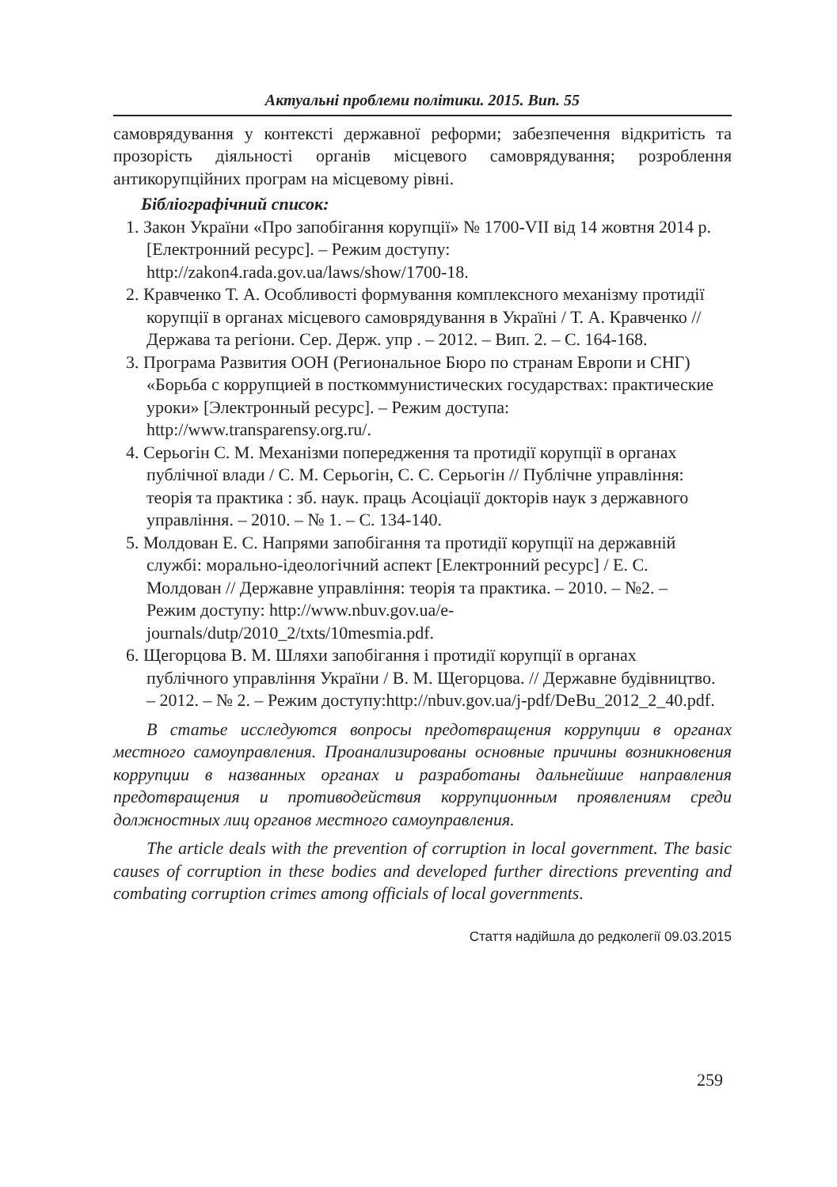Актуальні проблеми політики. 2015. Вип. 55
самоврядування у контексті державної реформи; забезпечення відкритість та прозорість діяльності органів місцевого самоврядування; розроблення антикорупційних програм на місцевому рівні.
Бібліографічний список:
1. Закон України «Про запобігання корупції» № 1700-VII від 14 жовтня 2014 р. [Електронний ресурс]. – Режим доступу: http://zakon4.rada.gov.ua/laws/show/1700-18.
2. Кравченко Т. А. Особливості формування комплексного механізму протидії корупції в органах місцевого самоврядування в Україні / Т. А. Кравченко // Держава та регіони. Сер. Держ. упр . – 2012. – Вип. 2. – С. 164-168.
3. Програма Развития ООН (Региональное Бюро по странам Европи и СНГ) «Борьба с коррупцией в посткоммунистических государствах: практические уроки» [Электронный ресурс]. – Режим доступа: http://www.transparensy.org.ru/.
4. Серьогін С. М. Механізми попередження та протидії корупції в органах публічної влади / С. М. Серьогін, С. С. Серьогін // Публічне управління: теорія та практика : зб. наук. праць Асоціації докторів наук з державного управління. – 2010. – № 1. – С. 134-140.
5. Молдован Е. С. Напрями запобігання та протидії корупції на державній службі: морально-ідеологічний аспект [Електронний ресурс] / Е. С. Молдован // Державне управління: теорія та практика. – 2010. – №2. – Режим доступу: http://www.nbuv.gov.ua/e-journals/dutp/2010_2/txts/10mesmia.pdf.
6. Щегорцова В. М. Шляхи запобігання і протидії корупції в органах публічного управління України / В. М. Щегорцова. // Державне будівництво. – 2012. – № 2. – Режим доступу:http://nbuv.gov.ua/j-pdf/DeBu_2012_2_40.pdf.
В статье исследуются вопросы предотвращения коррупции в органах местного самоуправления. Проанализированы основные причины возникновения коррупции в названных органах и разработаны дальнейшие направления предотвращения и противодействия коррупционным проявлениям среди должностных лиц органов местного самоуправления.
The article deals with the prevention of corruption in local government. The basic causes of corruption in these bodies and developed further directions preventing and combating corruption crimes among officials of local governments.
Стаття надійшла до редколегії 09.03.2015
259